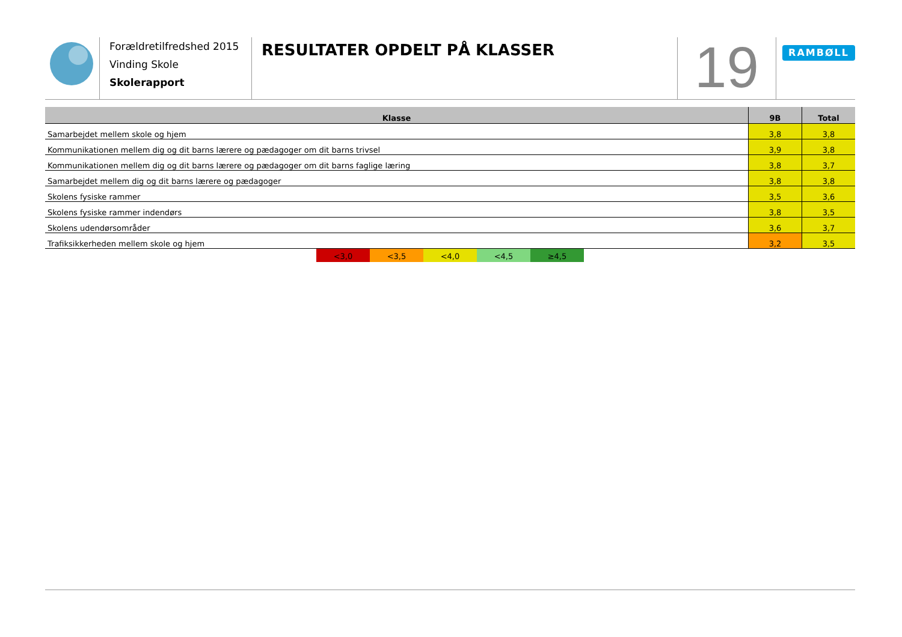Forældretilfredshed 2015
Vinding Skole
Skolerapport
RESULTATER OPDELT PÅ KLASSER
19
RAMBØLL
| Klasse | 9B | Total |
| --- | --- | --- |
| Samarbejdet mellem skole og hjem | 3,8 | 3,8 |
| Kommunikationen mellem dig og dit barns lærere og pædagoger om dit barns trivsel | 3,9 | 3,8 |
| Kommunikationen mellem dig og dit barns lærere og pædagoger om dit barns faglige læring | 3,8 | 3,7 |
| Samarbejdet mellem dig og dit barns lærere og pædagoger | 3,8 | 3,8 |
| Skolens fysiske rammer | 3,5 | 3,6 |
| Skolens fysiske rammer indendørs | 3,8 | 3,5 |
| Skolens udendørsområder | 3,6 | 3,7 |
| Trafiksikkerheden mellem skole og hjem | 3,2 | 3,5 |
<3,0 <3,5 <4,0 <4,5 ≥4,5